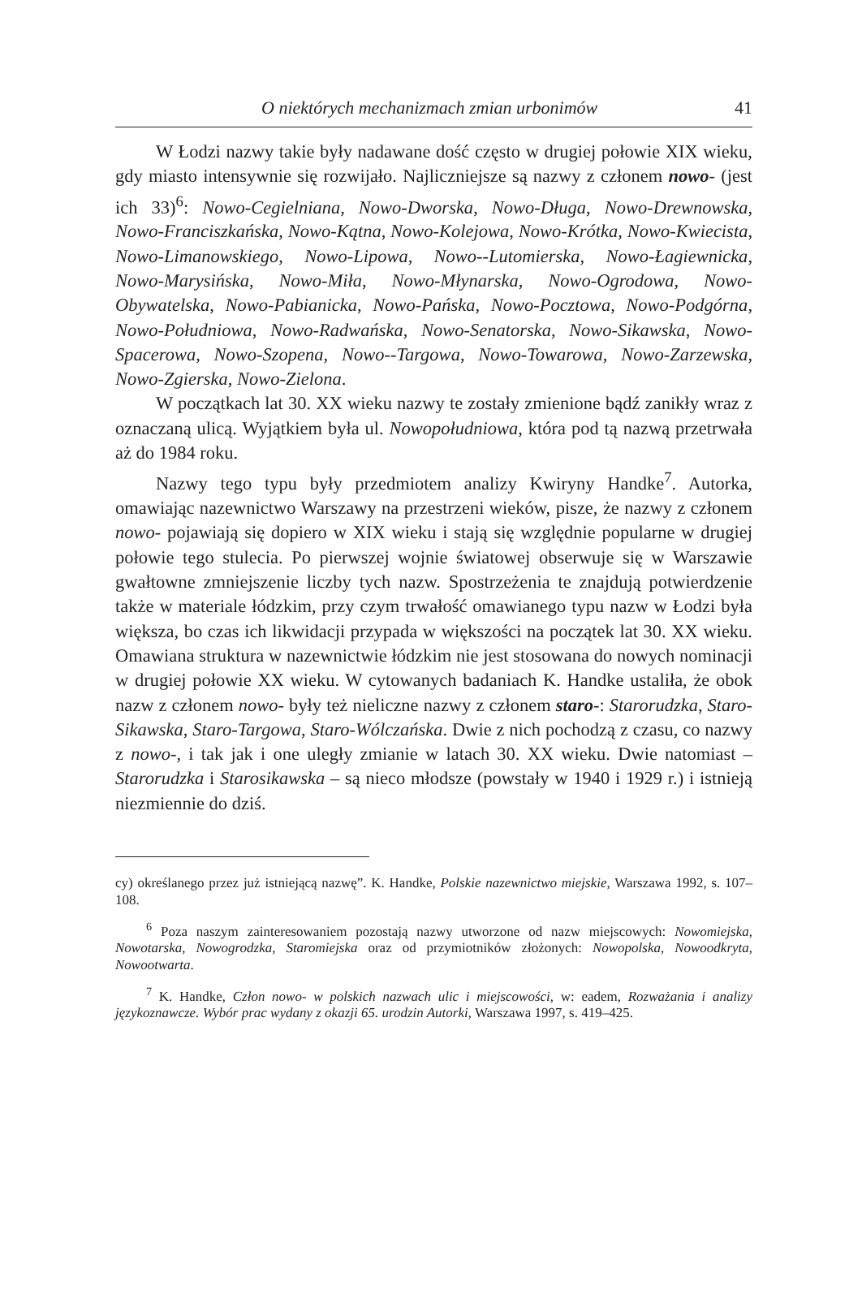O niektórych mechanizmach zmian urbonimów 41
W Łodzi nazwy takie były nadawane dość często w drugiej połowie XIX wieku, gdy miasto intensywnie się rozwijało. Najliczniejsze są nazwy z członem nowo- (jest ich 33)<sup>6</sup>: Nowo-Cegielniana, Nowo-Dworska, Nowo-Długa, Nowo-Drewnowska, Nowo-Franciszkańska, Nowo-Kątna, Nowo-Kolejowa, Nowo-Krótka, Nowo-Kwiecista, Nowo-Limanowskiego, Nowo-Lipowa, Nowo--Lutomierska, Nowo-Łagiewnicka, Nowo-Marysińska, Nowo-Miła, Nowo-Młynarska, Nowo-Ogrodowa, Nowo-Obywatelska, Nowo-Pabianicka, Nowo-Pańska, Nowo-Pocztowa, Nowo-Podgórna, Nowo-Południowa, Nowo-Radwańska, Nowo-Senatorska, Nowo-Sikawska, Nowo-Spacerowa, Nowo-Szopena, Nowo--Targowa, Nowo-Towarowa, Nowo-Zarzewska, Nowo-Zgierska, Nowo-Zielona.
W początkach lat 30. XX wieku nazwy te zostały zmienione bądź zanikły wraz z oznaczaną ulicą. Wyjątkiem była ul. Nowopołudniowa, która pod tą nazwą przetrwała aż do 1984 roku.
Nazwy tego typu były przedmiotem analizy Kwiryny Handke<sup>7</sup>. Autorka, omawiając nazewnictwo Warszawy na przestrzeni wieków, pisze, że nazwy z członem nowo- pojawiają się dopiero w XIX wieku i stają się względnie popularne w drugiej połowie tego stulecia. Po pierwszej wojnie światowej obserwuje się w Warszawie gwałtowne zmniejszenie liczby tych nazw. Spostrzeżenia te znajdują potwierdzenie także w materiale łódzkim, przy czym trwałość omawianego typu nazw w Łodzi była większa, bo czas ich likwidacji przypada w większości na początek lat 30. XX wieku. Omawiana struktura w nazewnictwie łódzkim nie jest stosowana do nowych nominacji w drugiej połowie XX wieku. W cytowanych badaniach K. Handke ustaliła, że obok nazw z członem nowo- były też nieliczne nazwy z członem staro-: Starorudzka, Staro-Sikawska, Staro-Targowa, Staro-Wólczańska. Dwie z nich pochodzą z czasu, co nazwy z nowo-, i tak jak i one uległy zmianie w latach 30. XX wieku. Dwie natomiast – Starorudzka i Starosikawska – są nieco młodsze (powstały w 1940 i 1929 r.) i istnieją niezmiennie do dziś.
cy) określanego przez już istniejącą nazwę”. K. Handke, Polskie nazewnictwo miejskie, Warszawa 1992, s. 107–108.
<sup>6</sup> Poza naszym zainteresowaniem pozostają nazwy utworzone od nazw miejscowych: Nowomiejska, Nowotarska, Nowogrodzka, Staromiejska oraz od przymiotników złożonych: Nowopolska, Nowoodkryta, Nowootwarta.
<sup>7</sup> K. Handke, Człon nowo- w polskich nazwach ulic i miejscowości, w: eadem, Rozważania i analizy językoznawcze. Wybór prac wydany z okazji 65. urodzin Autorki, Warszawa 1997, s. 419–425.